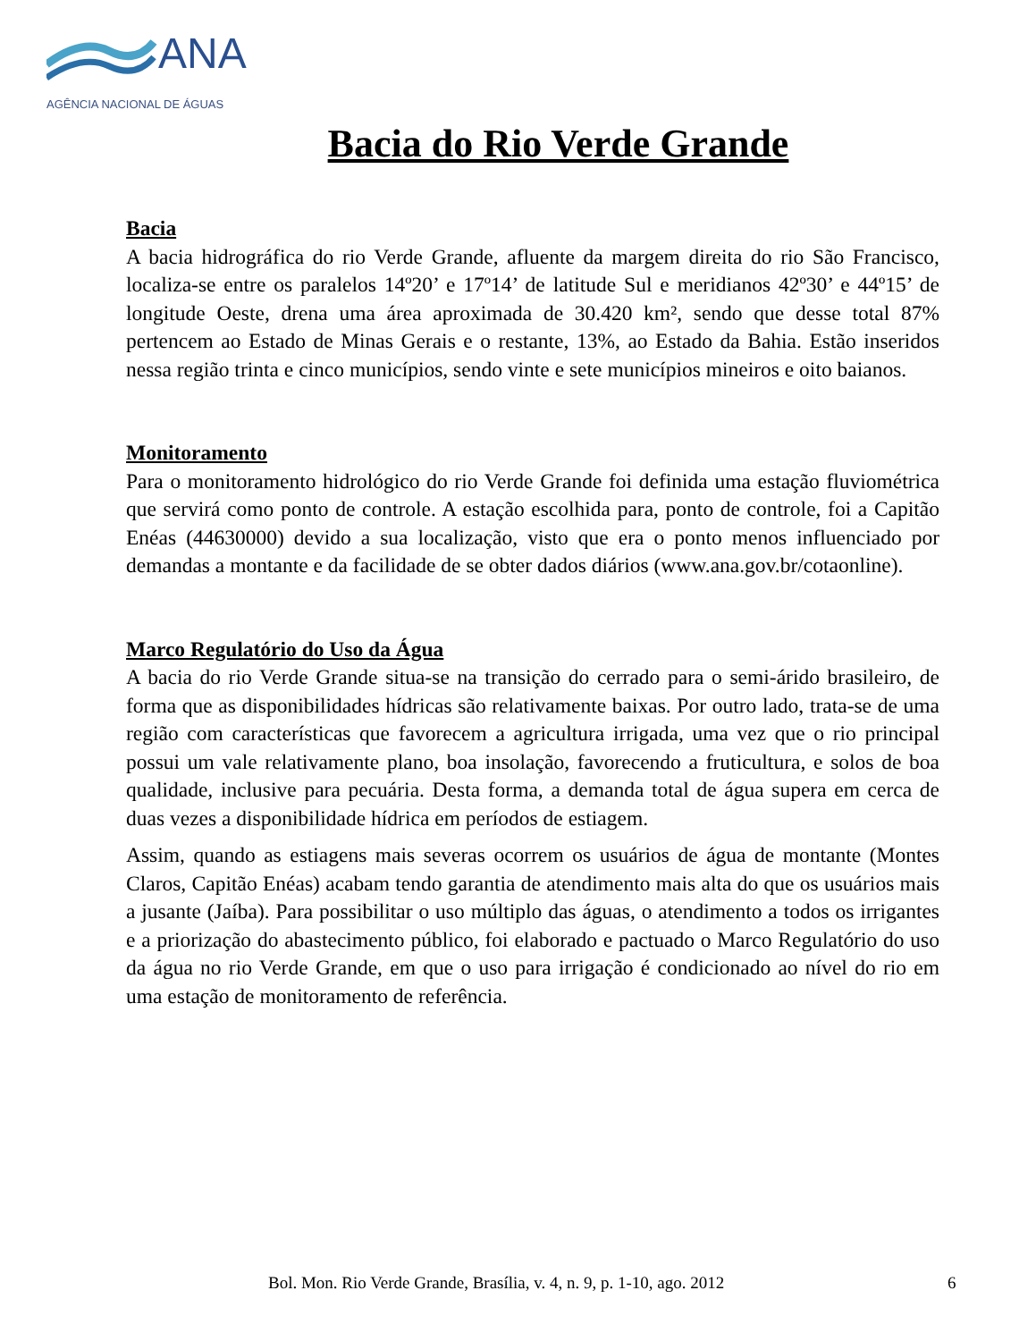ANA
AGÊNCIA NACIONAL DE ÁGUAS
Bacia do Rio Verde Grande
Bacia
A bacia hidrográfica do rio Verde Grande, afluente da margem direita do rio São Francisco, localiza-se entre os paralelos 14º20’ e 17º14’ de latitude Sul e meridianos 42º30’ e 44º15’ de longitude Oeste, drena uma área aproximada de 30.420 km², sendo que desse total 87% pertencem ao Estado de Minas Gerais e o restante, 13%, ao Estado da Bahia. Estão inseridos nessa região trinta e cinco municípios, sendo vinte e sete municípios mineiros e oito baianos.
Monitoramento
Para o monitoramento hidrológico do rio Verde Grande foi definida uma estação fluviométrica que servirá como ponto de controle. A estação escolhida para, ponto de controle, foi a Capitão Enéas (44630000) devido a sua localização, visto que era o ponto menos influenciado por demandas a montante e da facilidade de se obter dados diários (www.ana.gov.br/cotaonline).
Marco Regulatório do Uso da Água
A bacia do rio Verde Grande situa-se na transição do cerrado para o semi-árido brasileiro, de forma que as disponibilidades hídricas são relativamente baixas. Por outro lado, trata-se de uma região com características que favorecem a agricultura irrigada, uma vez que o rio principal possui um vale relativamente plano, boa insolação, favorecendo a fruticultura, e solos de boa qualidade, inclusive para pecuária. Desta forma, a demanda total de água supera em cerca de duas vezes a disponibilidade hídrica em períodos de estiagem.
Assim, quando as estiagens mais severas ocorrem os usuários de água de montante (Montes Claros, Capitão Enéas) acabam tendo garantia de atendimento mais alta do que os usuários mais a jusante (Jaíba). Para possibilitar o uso múltiplo das águas, o atendimento a todos os irrigantes e a priorização do abastecimento público, foi elaborado e pactuado o Marco Regulatório do uso da água no rio Verde Grande, em que o uso para irrigação é condicionado ao nível do rio em uma estação de monitoramento de referência.
Bol. Mon. Rio Verde Grande, Brasília, v. 4, n. 9, p. 1-10, ago. 2012 6